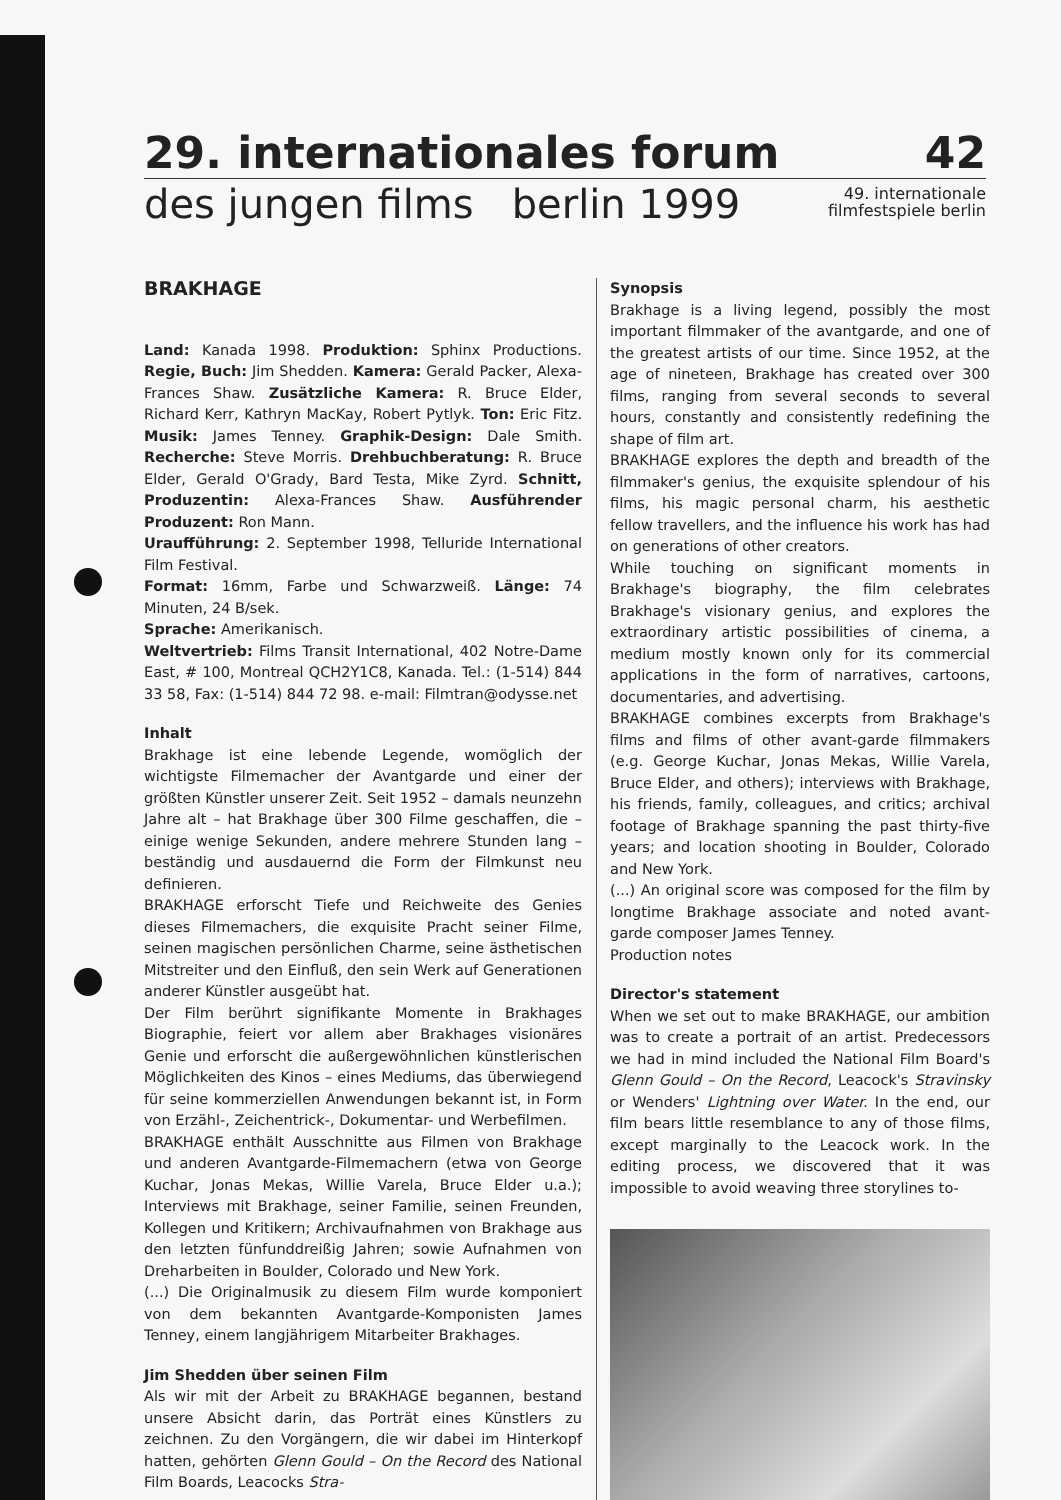29. internationales forum 42
des jungen films berlin 1999 49. internationale
filmfestspiele berlin
BRAKHAGE
Land: Kanada 1998. Produktion: Sphinx Productions. Regie, Buch: Jim Shedden. Kamera: Gerald Packer, Alexa-Frances Shaw. Zusätzliche Kamera: R. Bruce Elder, Richard Kerr, Kathryn MacKay, Robert Pytlyk. Ton: Eric Fitz. Musik: James Tenney. Graphik-Design: Dale Smith. Recherche: Steve Morris. Drehbuchberatung: R. Bruce Elder, Gerald O'Grady, Bard Testa, Mike Zyrd. Schnitt, Produzentin: Alexa-Frances Shaw. Ausführender Produzent: Ron Mann.
Uraufführung: 2. September 1998, Telluride International Film Festival.
Format: 16mm, Farbe und Schwarzweiß. Länge: 74 Minuten, 24 B/sek.
Sprache: Amerikanisch.
Weltvertrieb: Films Transit International, 402 Notre-Dame East, # 100, Montreal QCH2Y1C8, Kanada. Tel.: (1-514) 844 33 58, Fax: (1-514) 844 72 98. e-mail: Filmtran@odysse.net
Inhalt
Brakhage ist eine lebende Legende, womöglich der wichtigste Filmemacher der Avantgarde und einer der größten Künstler unserer Zeit. Seit 1952 – damals neunzehn Jahre alt – hat Brakhage über 300 Filme geschaffen, die – einige wenige Sekunden, andere mehrere Stunden lang – beständig und ausdauernd die Form der Filmkunst neu definieren.
BRAKHAGE erforscht Tiefe und Reichweite des Genies dieses Filmemachers, die exquisite Pracht seiner Filme, seinen magischen persönlichen Charme, seine ästhetischen Mitstreiter und den Einfluß, den sein Werk auf Generationen anderer Künstler ausgeübt hat.
Der Film berührt signifikante Momente in Brakhages Biographie, feiert vor allem aber Brakhages visionäres Genie und erforscht die außergewöhnlichen künstlerischen Möglichkeiten des Kinos – eines Mediums, das überwiegend für seine kommerziellen Anwendungen bekannt ist, in Form von Erzähl-, Zeichentrick-, Dokumentar- und Werbefilmen.
BRAKHAGE enthält Ausschnitte aus Filmen von Brakhage und anderen Avantgarde-Filmemachern (etwa von George Kuchar, Jonas Mekas, Willie Varela, Bruce Elder u.a.); Interviews mit Brakhage, seiner Familie, seinen Freunden, Kollegen und Kritikern; Archivaufnahmen von Brakhage aus den letzten fünfunddreißig Jahren; sowie Aufnahmen von Dreharbeiten in Boulder, Colorado und New York.
(...) Die Originalmusik zu diesem Film wurde komponiert von dem bekannten Avantgarde-Komponisten James Tenney, einem langjährigem Mitarbeiter Brakhages.
Jim Shedden über seinen Film
Als wir mit der Arbeit zu BRAKHAGE begannen, bestand unsere Absicht darin, das Porträt eines Künstlers zu zeichnen. Zu den Vorgängern, die wir dabei im Hinterkopf hatten, gehörten Glenn Gould – On the Record des National Film Boards, Leacocks Stra-
Synopsis
Brakhage is a living legend, possibly the most important filmmaker of the avantgarde, and one of the greatest artists of our time. Since 1952, at the age of nineteen, Brakhage has created over 300 films, ranging from several seconds to several hours, constantly and consistently redefining the shape of film art.
BRAKHAGE explores the depth and breadth of the filmmaker's genius, the exquisite splendour of his films, his magic personal charm, his aesthetic fellow travellers, and the influence his work has had on generations of other creators.
While touching on significant moments in Brakhage's biography, the film celebrates Brakhage's visionary genius, and explores the extraordinary artistic possibilities of cinema, a medium mostly known only for its commercial applications in the form of narratives, cartoons, documentaries, and advertising.
BRAKHAGE combines excerpts from Brakhage's films and films of other avant-garde filmmakers (e.g. George Kuchar, Jonas Mekas, Willie Varela, Bruce Elder, and others); interviews with Brakhage, his friends, family, colleagues, and critics; archival footage of Brakhage spanning the past thirty-five years; and location shooting in Boulder, Colorado and New York.
(...) An original score was composed for the film by longtime Brakhage associate and noted avant-garde composer James Tenney.
Production notes
Director's statement
When we set out to make BRAKHAGE, our ambition was to create a portrait of an artist. Predecessors we had in mind included the National Film Board's Glenn Gould – On the Record, Leacock's Stravinsky or Wenders' Lightning over Water. In the end, our film bears little resemblance to any of those films, except marginally to the Leacock work. In the editing process, we discovered that it was impossible to avoid weaving three storylines to-